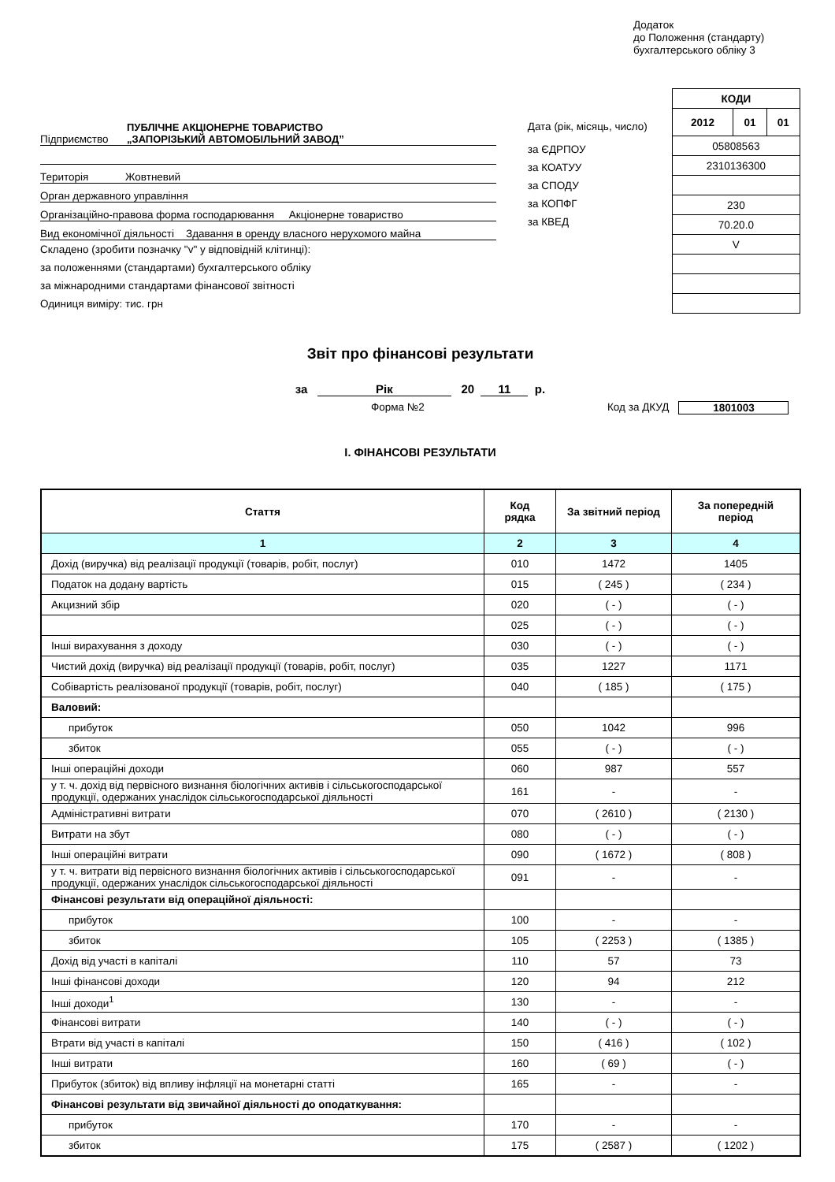Додаток
до Положення (стандарту)
бухгалтерського обліку 3
Підприємство ПУБЛІЧНЕ АКЦІОНЕРНЕ ТОВАРИСТВО
„ЗАПОРІЗЬКИЙ АВТОМОБІЛЬНИЙ ЗАВОД”
Територія Жовтневий
Орган державного управління
Організаційно-правова форма господарювання Акціонерне товариство
Вид економічної діяльності Здавання в оренду власного нерухомого майна
Складено (зробити позначку "v" у відповідній клітинці):
за положеннями (стандартами) бухгалтерського обліку
за міжнародними стандартами фінансової звітності
Одиниця виміру: тис. грн
Дата (рік, місяць, число)
за ЄДРПОУ
за КОАТУУ
за СПОДУ
за КОПФГ
за КВЕД
| КОДИ | | |
| 2012 | 01 | 01 |
| 05808563 | | |
| 2310136300 | | |
| 230 | | |
| 70.20.0 | | |
| V | | |
Звіт про фінансові результати
за Рік 20 11 р.
Форма №2 Код за ДКУД 1801003
I. ФІНАНСОВІ РЕЗУЛЬТАТИ
| Стаття | Код рядка | За звітний період | За попередній період |
| --- | --- | --- | --- |
| 1 | 2 | 3 | 4 |
| Дохід (виручка) від реалізації продукції (товарів, робіт, послуг) | 010 | 1472 | 1405 |
| Податок на додану вартість | 015 | ( 245 ) | ( 234 ) |
| Акцизний збір | 020 | ( - ) | ( - ) |
| | 025 | ( - ) | ( - ) |
| Інші вирахування з доходу | 030 | ( - ) | ( - ) |
| Чистий дохід (виручка) від реалізації продукції (товарів, робіт, послуг) | 035 | 1227 | 1171 |
| Собівартість реалізованої продукції (товарів, робіт, послуг) | 040 | ( 185 ) | ( 175 ) |
| Валовий: | | | |
| прибуток | 050 | 1042 | 996 |
| збиток | 055 | ( - ) | ( - ) |
| Інші операційні доходи | 060 | 987 | 557 |
| у т. ч. дохід від первісного визнання біологічних активів і сільськогосподарської продукції, одержаних унаслідок сільськогосподарської діяльності | 161 | - | - |
| Адміністративні витрати | 070 | ( 2610 ) | ( 2130 ) |
| Витрати на збут | 080 | ( - ) | ( - ) |
| Інші операційні витрати | 090 | ( 1672 ) | ( 808 ) |
| у т. ч. витрати від первісного визнання біологічних активів і сільськогосподарської продукції, одержаних унаслідок сільськогосподарської діяльності | 091 | - | - |
| Фінансові результати від операційної діяльності: | | | |
| прибуток | 100 | - | - |
| збиток | 105 | ( 2253 ) | ( 1385 ) |
| Дохід від участі в капіталі | 110 | 57 | 73 |
| Інші фінансові доходи | 120 | 94 | 212 |
| Інші доходи<sup>1</sup> | 130 | - | - |
| Фінансові витрати | 140 | ( - ) | ( - ) |
| Втрати від участі в капіталі | 150 | ( 416 ) | ( 102 ) |
| Інші витрати | 160 | ( 69 ) | ( - ) |
| Прибуток (збиток) від впливу інфляції на монетарні статті | 165 | - | - |
| Фінансові результати від звичайної діяльності до оподаткування: | | | |
| прибуток | 170 | - | - |
| збиток | 175 | ( 2587 ) | ( 1202 ) |